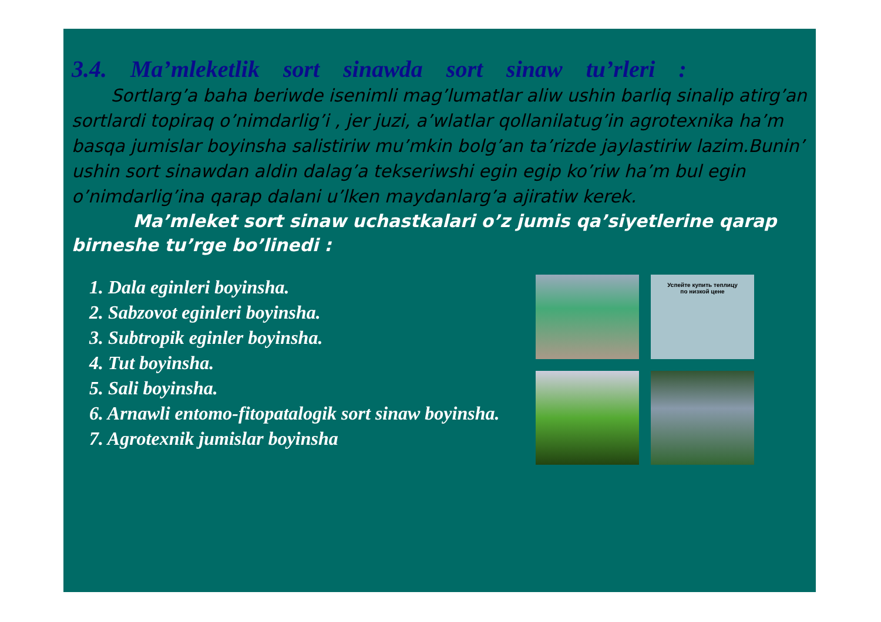3.4. Ma’mleketlik sort sinawda sort sinaw tu’rleri :
Sortlarg’a baha beriwde isenimli mag’lumatlar aliw ushin barliq sinalip atirg’an sortlardi topiraq o’nimdarlig’i , jer juzi, a’wlatlar qollanilatug’in agrotexnika ha’m basqa jumislar boyinsha salistiriw mu’mkin bolg’an ta’rizde jaylastiriw lazim.Bunin’ ushin sort sinawdan aldin dalag’a tekseriwshi egin egip ko’riw ha’m bul egin o’nimdarlig’ina qarap dalani u’lken maydanlarg’a ajiratiw kerek.
Ma’mleket sort sinaw uchastkalari o’z jumis qa’siyetlerine qarap birneshe tu’rge bo’linedi :
1. Dala eginleri boyinsha.
2. Sabzovot eginleri boyinsha.
3. Subtropik eginler boyinsha.
4. Tut boyinsha.
5. Sali boyinsha.
6. Arnawli entomo-fitopatalogik sort sinaw boyinsha.
7. Agrotexnik jumislar boyinsha
Успейте купить теплицу
по низкой цене